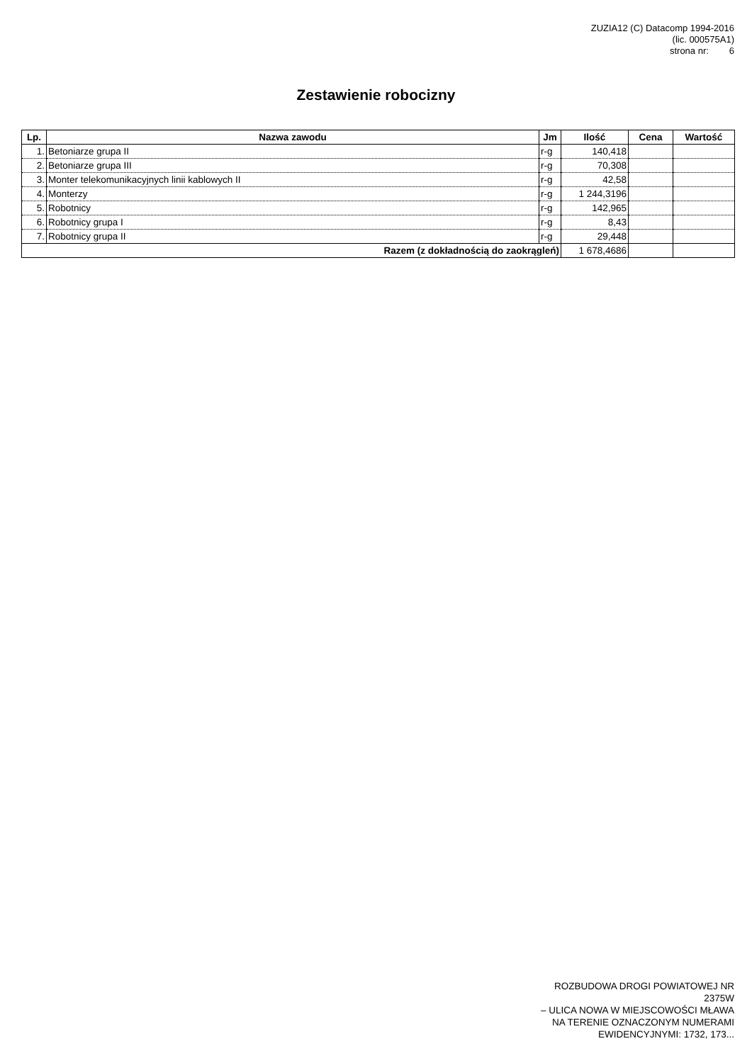ZUZIA12 (C) Datacomp 1994-2016
(lic. 000575A1)
strona nr: 6
Zestawienie robocizny
| Lp. | Nazwa zawodu | Jm | Ilość | Cena | Wartość |
| --- | --- | --- | --- | --- | --- |
| 1. | Betoniarze grupa II | r-g | 140,418 | | |
| 2. | Betoniarze grupa III | r-g | 70,308 | | |
| 3. | Monter telekomunikacyjnych linii kablowych II | r-g | 42,58 | | |
| 4. | Monterzy | r-g | 1 244,3196 | | |
| 5. | Robotnicy | r-g | 142,965 | | |
| 6. | Robotnicy grupa I | r-g | 8,43 | | |
| 7. | Robotnicy grupa II | r-g | 29,448 | | |
| Razem (z dokładnością do zaokrągleń) | | | 1 678,4686 | | |
ROZBUDOWA DROGI POWIATOWEJ NR
2375W
– ULICA NOWA W MIEJSCOWOŚCI MŁAWA
NA TERENIE OZNACZONYM NUMERAMI
EWIDENCYJNYMI: 1732, 173...